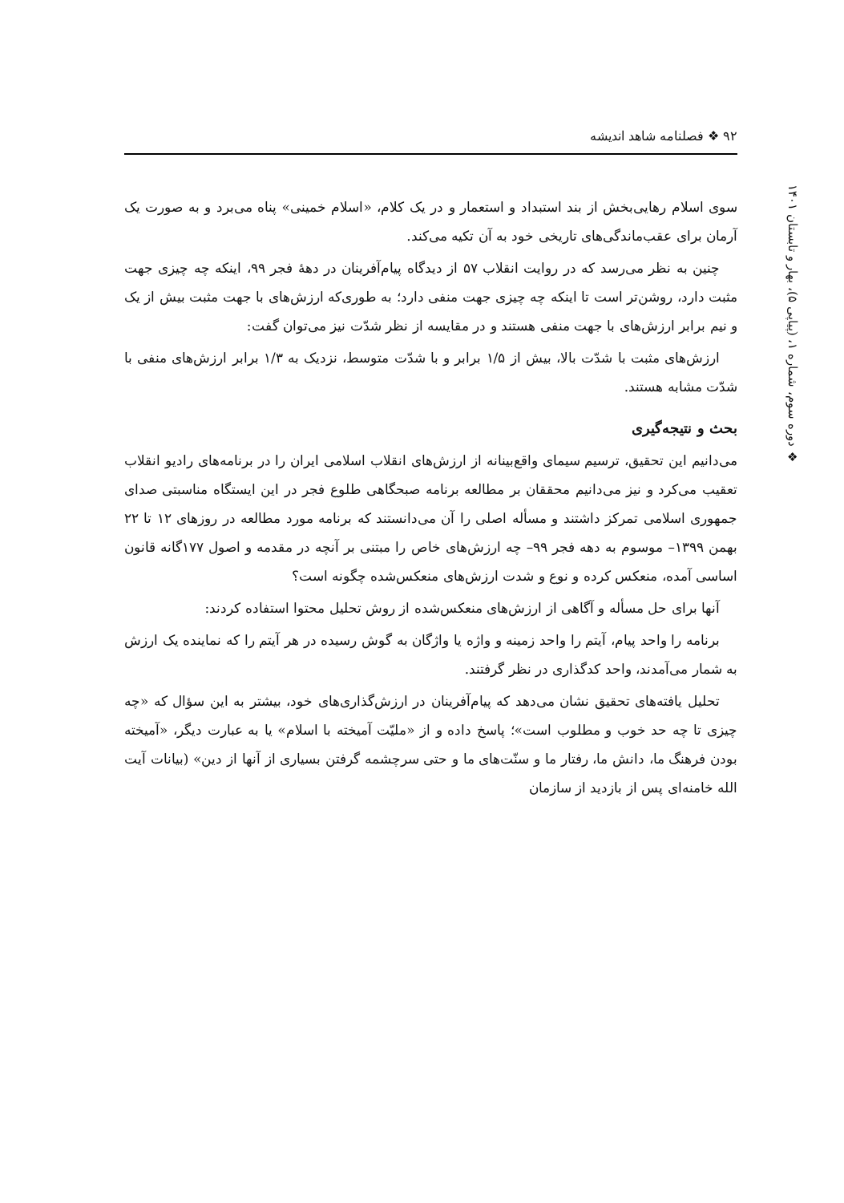۹۲ ❖ فصلنامه شاهد اندیشه
❖ دوره سوم، شماره ۱، (پیاپی ۵)، بهار و تابستان ۱۴۰۱
سوی اسلام رهایی‌بخش از بند استبداد و استعمار و در یک کلام، «اسلام خمینی» پناه می‌برد و به صورت یک آرمان برای عقب‌ماندگی‌های تاریخی خود به آن تکیه می‌کند.
چنین به نظر می‌رسد که در روایت انقلاب ۵۷ از دیدگاه پیام‌آفرینان در دهۀ فجر ۹۹، اینکه چه چیزی جهت مثبت دارد، روشن‌تر است تا اینکه چه چیزی جهت منفی دارد؛ به طوری‌که ارزش‌های با جهت مثبت بیش از یک و نیم برابر ارزش‌های با جهت منفی هستند و در مقایسه از نظر شدّت نیز می‌توان گفت:
ارزش‌های مثبت با شدّت بالا، بیش از ۱/۵ برابر و با شدّت متوسط، نزدیک به ۱/۳ برابر ارزش‌های منفی با شدّت مشابه هستند.
بحث و نتیجه‌گیری
می‌دانیم این تحقیق، ترسیم سیمای واقع‌بینانه از ارزش‌های انقلاب اسلامی ایران را در برنامه‌های رادیو انقلاب تعقیب می‌کرد و نیز می‌دانیم محققان بر مطالعه برنامه صبحگاهی طلوع فجر در این ایستگاه مناسبتی صدای جمهوری اسلامی تمرکز داشتند و مسأله اصلی را آن می‌دانستند که برنامه مورد مطالعه در روزهای ۱۲ تا ۲۲ بهمن ۱۳۹۹– موسوم به دهه فجر ۹۹– چه ارزش‌های خاص را مبتنی بر آنچه در مقدمه و اصول ۱۷۷گانه قانون اساسی آمده، منعکس کرده و نوع و شدت ارزش‌های منعکس‌شده چگونه است؟
آنها برای حل مسأله و آگاهی از ارزش‌های منعکس‌شده از روش تحلیل محتوا استفاده کردند:
برنامه را واحد پیام، آیتم را واحد زمینه و واژه یا واژگان به گوش رسیده در هر آیتم را که نماینده یک ارزش به شمار می‌آمدند، واحد کدگذاری در نظر گرفتند.
تحلیل یافته‌های تحقیق نشان می‌دهد که پیام‌آفرینان در ارزش‌گذاری‌های خود، بیشتر به این سؤال که «چه چیزی تا چه حد خوب و مطلوب است»؛ پاسخ داده و از «ملیّت آمیخته با اسلام» یا به عبارت دیگر، «آمیخته بودن فرهنگ ما، دانش ما، رفتار ما و سنّت‌های ما و حتی سرچشمه گرفتن بسیاری از آنها از دین» (بیانات آیت الله خامنه‌ای پس از بازدید از سازمان